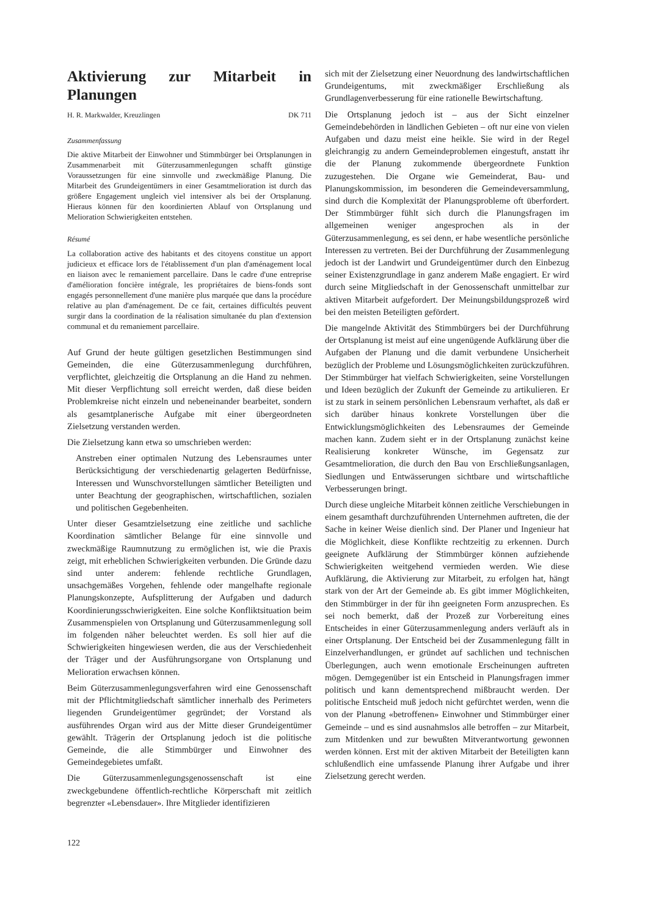Aktivierung zur Mitarbeit in Planungen
H. R. Markwalder, Kreuzlingen DK 711
Zusammenfassung
Die aktive Mitarbeit der Einwohner und Stimmbürger bei Ortsplanungen in Zusammenarbeit mit Güterzusammenlegungen schafft günstige Voraussetzungen für eine sinnvolle und zweckmäßige Planung. Die Mitarbeit des Grundeigentümers in einer Gesamtmelioration ist durch das größere Engagement ungleich viel intensiver als bei der Ortsplanung. Hieraus können für den koordinierten Ablauf von Ortsplanung und Melioration Schwierigkeiten entstehen.
Résumé
La collaboration active des habitants et des citoyens constitue un apport judicieux et efficace lors de l'établissement d'un plan d'aménagement local en liaison avec le remaniement parcellaire. Dans le cadre d'une entreprise d'amélioration foncière intégrale, les propriétaires de biens-fonds sont engagés personnellement d'une manière plus marquée que dans la procédure relative au plan d'aménagement. De ce fait, certaines difficultés peuvent surgir dans la coordination de la réalisation simultanée du plan d'extension communal et du remaniement parcellaire.
Auf Grund der heute gültigen gesetzlichen Bestimmungen sind Gemeinden, die eine Güterzusammenlegung durchführen, verpflichtet, gleichzeitig die Ortsplanung an die Hand zu nehmen. Mit dieser Verpflichtung soll erreicht werden, daß diese beiden Problemkreise nicht einzeln und nebeneinander bearbeitet, sondern als gesamtplanerische Aufgabe mit einer übergeordneten Zielsetzung verstanden werden.
Die Zielsetzung kann etwa so umschrieben werden:
Anstreben einer optimalen Nutzung des Lebensraumes unter Berücksichtigung der verschiedenartig gelagerten Bedürfnisse, Interessen und Wunschvorstellungen sämtlicher Beteiligten und unter Beachtung der geographischen, wirtschaftlichen, sozialen und politischen Gegebenheiten.
Unter dieser Gesamtzielsetzung eine zeitliche und sachliche Koordination sämtlicher Belange für eine sinnvolle und zweckmäßige Raumnutzung zu ermöglichen ist, wie die Praxis zeigt, mit erheblichen Schwierigkeiten verbunden. Die Gründe dazu sind unter anderem: fehlende rechtliche Grundlagen, unsachgemäßes Vorgehen, fehlende oder mangelhafte regionale Planungskonzepte, Aufsplitterung der Aufgaben und dadurch Koordinierungsschwierigkeiten. Eine solche Konfliktsituation beim Zusammenspielen von Ortsplanung und Güterzusammenlegung soll im folgenden näher beleuchtet werden. Es soll hier auf die Schwierigkeiten hingewiesen werden, die aus der Verschiedenheit der Träger und der Ausführungsorgane von Ortsplanung und Melioration erwachsen können.
Beim Güterzusammenlegungsverfahren wird eine Genossenschaft mit der Pflichtmitgliedschaft sämtlicher innerhalb des Perimeters liegenden Grundeigentümer gegründet; der Vorstand als ausführendes Organ wird aus der Mitte dieser Grundeigentümer gewählt. Trägerin der Ortsplanung jedoch ist die politische Gemeinde, die alle Stimmbürger und Einwohner des Gemeindegebietes umfaßt.
Die Güterzusammenlegungsgenossenschaft ist eine zweckgebundene öffentlich-rechtliche Körperschaft mit zeitlich begrenzter «Lebensdauer». Ihre Mitglieder identifizieren
sich mit der Zielsetzung einer Neuordnung des landwirtschaftlichen Grundeigentums, mit zweckmäßiger Erschließung als Grundlagenverbesserung für eine rationelle Bewirtschaftung.
Die Ortsplanung jedoch ist – aus der Sicht einzelner Gemeindebehörden in ländlichen Gebieten – oft nur eine von vielen Aufgaben und dazu meist eine heikle. Sie wird in der Regel gleichrangig zu andern Gemeindeproblemen eingestuft, anstatt ihr die der Planung zukommende übergeordnete Funktion zuzugestehen. Die Organe wie Gemeinderat, Bau- und Planungskommission, im besonderen die Gemeindeversammlung, sind durch die Komplexität der Planungsprobleme oft überfordert. Der Stimmbürger fühlt sich durch die Planungsfragen im allgemeinen weniger angesprochen als in der Güterzusammenlegung, es sei denn, er habe wesentliche persönliche Interessen zu vertreten. Bei der Durchführung der Zusammenlegung jedoch ist der Landwirt und Grundeigentümer durch den Einbezug seiner Existenzgrundlage in ganz anderem Maße engagiert. Er wird durch seine Mitgliedschaft in der Genossenschaft unmittelbar zur aktiven Mitarbeit aufgefordert. Der Meinungsbildungsprozeß wird bei den meisten Beteiligten gefördert.
Die mangelnde Aktivität des Stimmbürgers bei der Durchführung der Ortsplanung ist meist auf eine ungenügende Aufklärung über die Aufgaben der Planung und die damit verbundene Unsicherheit bezüglich der Probleme und Lösungsmöglichkeiten zurückzuführen. Der Stimmbürger hat vielfach Schwierigkeiten, seine Vorstellungen und Ideen bezüglich der Zukunft der Gemeinde zu artikulieren. Er ist zu stark in seinem persönlichen Lebensraum verhaftet, als daß er sich darüber hinaus konkrete Vorstellungen über die Entwicklungsmöglichkeiten des Lebensraumes der Gemeinde machen kann. Zudem sieht er in der Ortsplanung zunächst keine Realisierung konkreter Wünsche, im Gegensatz zur Gesamtmelioration, die durch den Bau von Erschließungsanlagen, Siedlungen und Entwässerungen sichtbare und wirtschaftliche Verbesserungen bringt.
Durch diese ungleiche Mitarbeit können zeitliche Verschiebungen in einem gesamthaft durchzuführenden Unternehmen auftreten, die der Sache in keiner Weise dienlich sind. Der Planer und Ingenieur hat die Möglichkeit, diese Konflikte rechtzeitig zu erkennen. Durch geeignete Aufklärung der Stimmbürger können aufziehende Schwierigkeiten weitgehend vermieden werden. Wie diese Aufklärung, die Aktivierung zur Mitarbeit, zu erfolgen hat, hängt stark von der Art der Gemeinde ab. Es gibt immer Möglichkeiten, den Stimmbürger in der für ihn geeigneten Form anzusprechen. Es sei noch bemerkt, daß der Prozeß zur Vorbereitung eines Entscheides in einer Güterzusammenlegung anders verläuft als in einer Ortsplanung. Der Entscheid bei der Zusammenlegung fällt in Einzelverhandlungen, er gründet auf sachlichen und technischen Überlegungen, auch wenn emotionale Erscheinungen auftreten mögen. Demgegenüber ist ein Entscheid in Planungsfragen immer politisch und kann dementsprechend mißbraucht werden. Der politische Entscheid muß jedoch nicht gefürchtet werden, wenn die von der Planung «betroffenen» Einwohner und Stimmbürger einer Gemeinde – und es sind ausnahmslos alle betroffen – zur Mitarbeit, zum Mitdenken und zur bewußten Mitverantwortung gewonnen werden können. Erst mit der aktiven Mitarbeit der Beteiligten kann schlußendlich eine umfassende Planung ihrer Aufgabe und ihrer Zielsetzung gerecht werden.
122